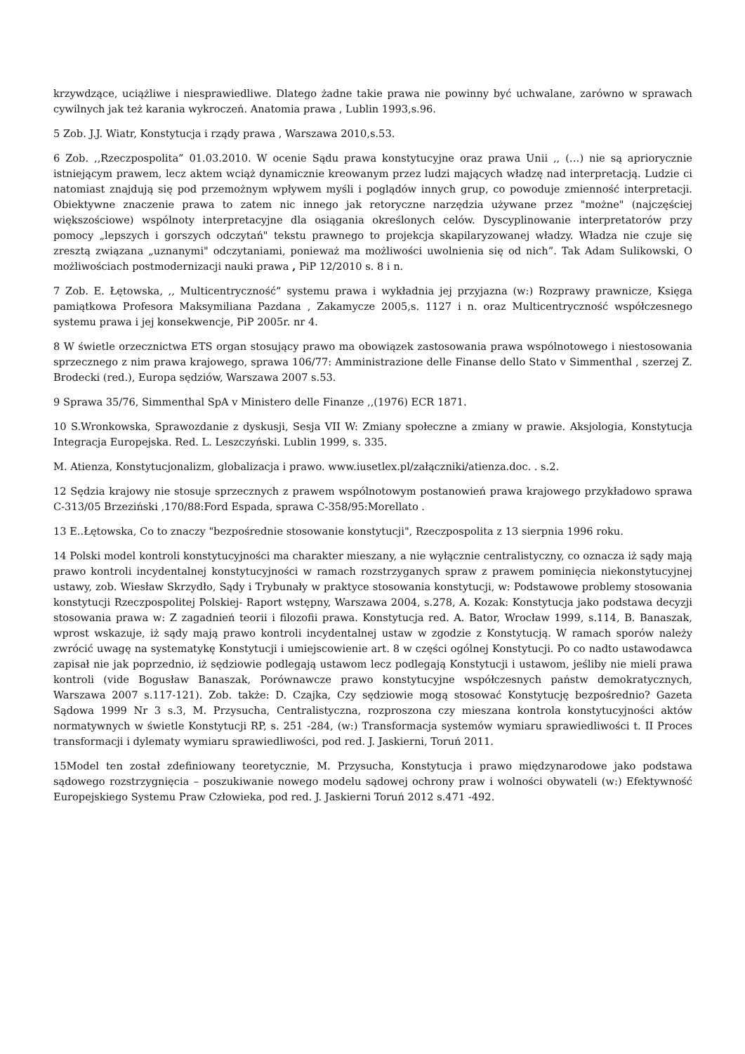krzywdzące, uciążliwe i niesprawiedliwe. Dlatego żadne takie prawa nie powinny być uchwalane, zarówno w sprawach cywilnych jak też karania wykroczeń. Anatomia prawa , Lublin 1993,s.96.
5 Zob. J.J. Wiatr, Konstytucja i rządy prawa , Warszawa 2010,s.53.
6 Zob. ,,Rzeczpospolita” 01.03.2010. W ocenie Sądu prawa konstytucyjne oraz prawa Unii ,, (…) nie są apriorycznie istniejącym prawem, lecz aktem wciąż dynamicznie kreowanym przez ludzi mających władzę nad interpretacją. Ludzie ci natomiast znajdują się pod przemożnym wpływem myśli i poglądów innych grup, co powoduje zmienność interpretacji. Obiektywne znaczenie prawa to zatem nic innego jak retoryczne narzędzia używane przez "możne" (najczęściej większościowe) wspólnoty interpretacyjne dla osiągania określonych celów. Dyscyplinowanie interpretatorów przy pomocy „lepszych i gorszych odczytań" tekstu prawnego to projekcja skapilaryzowanej władzy. Władza nie czuje się zresztą związana „uznanymi" odczytaniami, ponieważ ma możliwości uwolnienia się od nich”. Tak Adam Sulikowski, O możliwościach postmodernizacji nauki prawa , PiP 12/2010 s. 8 i n.
7 Zob. E. Łętowska, ,, Multicentryczność” systemu prawa i wykładnia jej przyjazna (w:) Rozprawy prawnicze, Księga pamiątkowa Profesora Maksymiliana Pazdana , Zakamycze 2005,s. 1127 i n. oraz Multicentryczność współczesnego systemu prawa i jej konsekwencje, PiP 2005r. nr 4.
8 W świetle orzecznictwa ETS organ stosujący prawo ma obowiązek zastosowania prawa wspólnotowego i niestosowania sprzecznego z nim prawa krajowego, sprawa 106/77: Amministrazione delle Finanse dello Stato v Simmenthal , szerzej Z. Brodecki (red.), Europa sędziów, Warszawa 2007 s.53.
9 Sprawa 35/76, Simmenthal SpA v Ministero delle Finanze ,,(1976) ECR 1871.
10 S.Wronkowska, Sprawozdanie z dyskusji, Sesja VII W: Zmiany społeczne a zmiany w prawie. Aksjologia, Konstytucja Integracja Europejska. Red. L. Leszczyński. Lublin 1999, s. 335.
M. Atienza, Konstytucjonalizm, globalizacja i prawo. www.iusetlex.pl/załączniki/atienza.doc. . s.2.
12 Sędzia krajowy nie stosuje sprzecznych z prawem wspólnotowym postanowień prawa krajowego przykładowo sprawa C-313/05 Brzeziński ,170/88:Ford Espada, sprawa C-358/95:Morellato .
13 E..Łętowska, Co to znaczy "bezpośrednie stosowanie konstytucji", Rzeczpospolita z 13 sierpnia 1996 roku.
14 Polski model kontroli konstytucyjności ma charakter mieszany, a nie wyłącznie centralistyczny, co oznacza iż sądy mają prawo kontroli incydentalnej konstytucyjności w ramach rozstrzyganych spraw z prawem pominięcia niekonstytucyjnej ustawy, zob. Wiesław Skrzydło, Sądy i Trybunały w praktyce stosowania konstytucji, w: Podstawowe problemy stosowania konstytucji Rzeczpospolitej Polskiej- Raport wstępny, Warszawa 2004, s.278, A. Kozak: Konstytucja jako podstawa decyzji stosowania prawa w: Z zagadnień teorii i filozofii prawa. Konstytucja red. A. Bator, Wrocław 1999, s.114, B. Banaszak, wprost wskazuje, iż sądy mają prawo kontroli incydentalnej ustaw w zgodzie z Konstytucją. W ramach sporów należy zwrócić uwagę na systematykę Konstytucji i umiejscowienie art. 8 w części ogólnej Konstytucji. Po co nadto ustawodawca zapisał nie jak poprzednio, iż sędziowie podlegają ustawom lecz podlegają Konstytucji i ustawom, jeśliby nie mieli prawa kontroli (vide Bogusław Banaszak, Porównawcze prawo konstytucyjne współczesnych państw demokratycznych, Warszawa 2007 s.117-121). Zob. także: D. Czajka, Czy sędziowie mogą stosować Konstytucję bezpośrednio? Gazeta Sądowa 1999 Nr 3 s.3, M. Przysucha, Centralistyczna, rozproszona czy mieszana kontrola konstytucyjności aktów normatywnych w świetle Konstytucji RP, s. 251 -284, (w:) Transformacja systemów wymiaru sprawiedliwości t. II Proces transformacji i dylematy wymiaru sprawiedliwości, pod red. J. Jaskierni, Toruń 2011.
15Model ten został zdefiniowany teoretycznie, M. Przysucha, Konstytucja i prawo międzynarodowe jako podstawa sądowego rozstrzygnięcia – poszukiwanie nowego modelu sądowej ochrony praw i wolności obywateli (w:) Efektywność Europejskiego Systemu Praw Człowieka, pod red. J. Jaskierni Toruń 2012 s.471 -492.